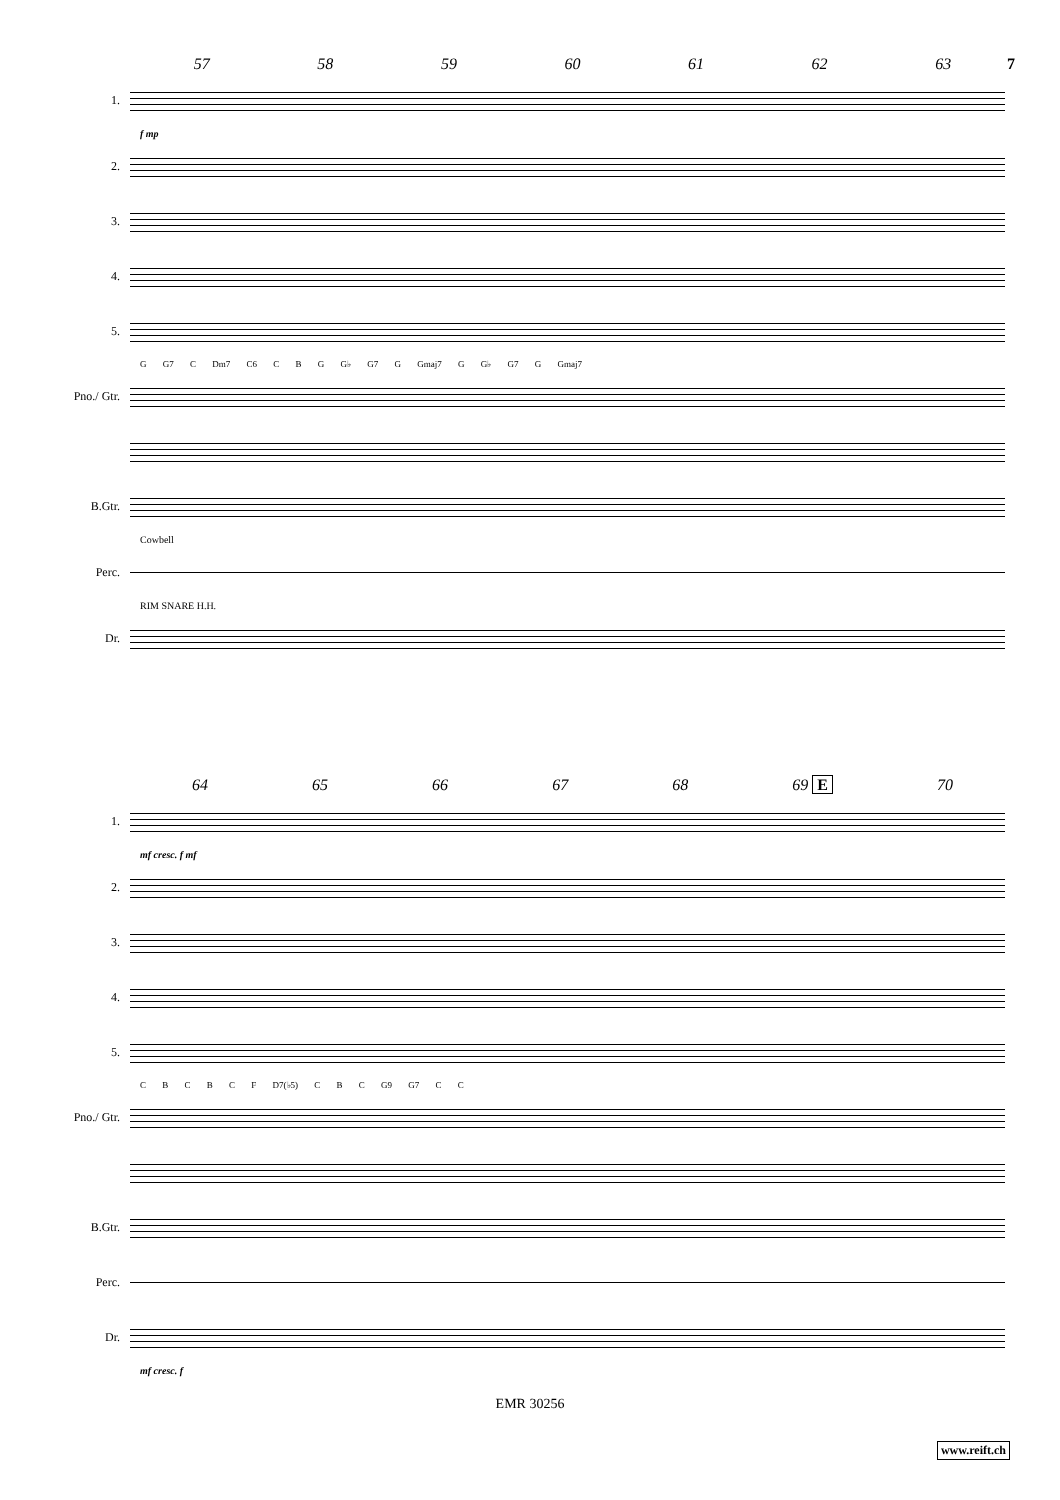7
57 58 59 60 61 62 63
1.
f mp
2.
3.
4.
5.
G G7 C Dm7 C6 C B G G♭ G7 G Gmaj7 G G♭ G7 G Gmaj7
Pno./ Gtr.
B.Gtr.
Cowbell
Perc.
RIM SNARE H.H.
Dr.
64 65 66 67 68 69 E 70
1.
mf cresc. f mf
2.
3.
4.
5.
C B C B C F D7(♭5) C B C G9 G7 C C
Pno./ Gtr.
B.Gtr.
Perc.
Dr.
mf cresc. f
EMR 30256
www.reift.ch